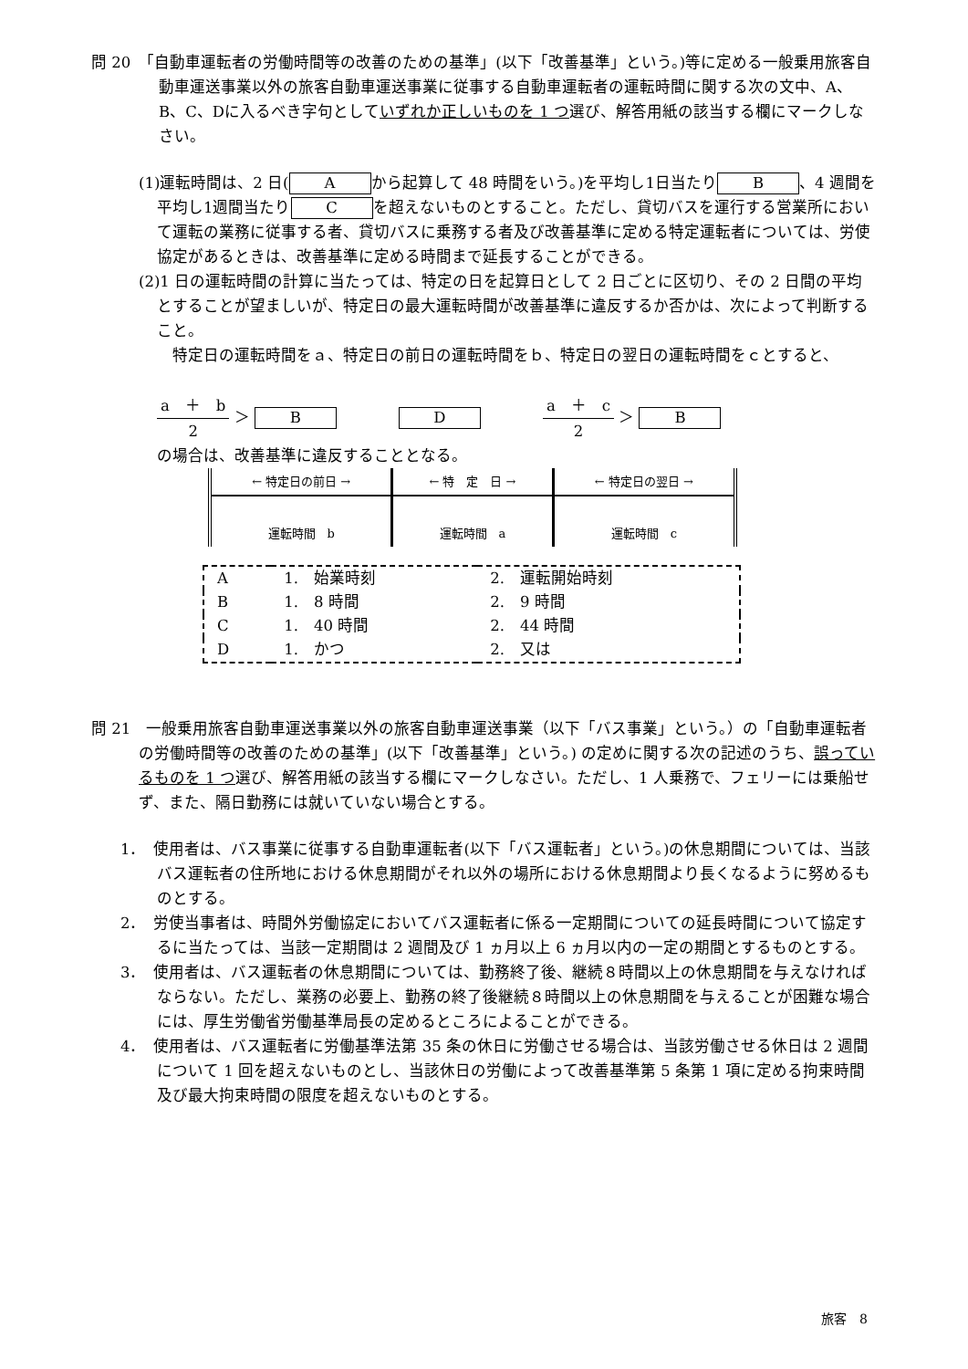問 20　「自動車運転者の労働時間等の改善のための基準」(以下「改善基準」という。)等に定める一般乗用旅客自動車運送事業以外の旅客自動車運送事業に従事する自動車運転者の運転時間に関する次の文中、A、B、C、Dに入るべき字句としていずれか正しいものを 1 つ選び、解答用紙の該当する欄にマークしなさい。
(1)運転時間は、2 日(A から起算して 48 時間をいう。)を平均し1日当たり B 、4 週間を平均し1週間当たり C を超えないものとすること。ただし、貸切バスを運行する営業所において運転の業務に従事する者、貸切バスに乗務する者及び改善基準に定める特定運転者については、労使協定があるときは、改善基準に定める時間まで延長することができる。
(2)1 日の運転時間の計算に当たっては、特定の日を起算日として 2 日ごとに区切り、その 2 日間の平均とすることが望ましいが、特定日の最大運転時間が改善基準に違反するか否かは、次によって判断すること。
　特定日の運転時間をａ、特定日の前日の運転時間をｂ、特定日の翌日の運転時間をｃとすると、
a　＋　b 2 ＞ B　　　　D　　　　a　＋　c 2 ＞ B
の場合は、改善基準に違反することとなる。
| ← 特定日の前日 → | ← 特 定 日 → | ← 特定日の翌日 → |
| 運転時間 b | 運転時間 a | 運転時間 c |
| A | 1. 始業時刻 | 2. 運転開始時刻 |
| B | 1. 8 時間 | 2. 9 時間 |
| C | 1. 40 時間 | 2. 44 時間 |
| D | 1. かつ | 2. 又は |
問 21　一般乗用旅客自動車運送事業以外の旅客自動車運送事業（以下「バス事業」という。）の「自動車運転者の労働時間等の改善のための基準」(以下「改善基準」という。) の定めに関する次の記述のうち、誤っているものを 1 つ選び、解答用紙の該当する欄にマークしなさい。ただし、1 人乗務で、フェリーには乗船せず、また、隔日勤務には就いていない場合とする。
1．　使用者は、バス事業に従事する自動車運転者(以下「バス運転者」という。)の休息期間については、当該バス運転者の住所地における休息期間がそれ以外の場所における休息期間より長くなるように努めるものとする。
2．　労使当事者は、時間外労働協定においてバス運転者に係る一定期間についての延長時間について協定するに当たっては、当該一定期間は 2 週間及び 1 ヵ月以上 6 ヵ月以内の一定の期間とするものとする。
3．　使用者は、バス運転者の休息期間については、勤務終了後、継続８時間以上の休息期間を与えなければならない。ただし、業務の必要上、勤務の終了後継続８時間以上の休息期間を与えることが困難な場合には、厚生労働省労働基準局長の定めるところによることができる。
4．　使用者は、バス運転者に労働基準法第 35 条の休日に労働させる場合は、当該労働させる休日は 2 週間について 1 回を超えないものとし、当該休日の労働によって改善基準第 5 条第 1 項に定める拘束時間及び最大拘束時間の限度を超えないものとする。
旅客　8